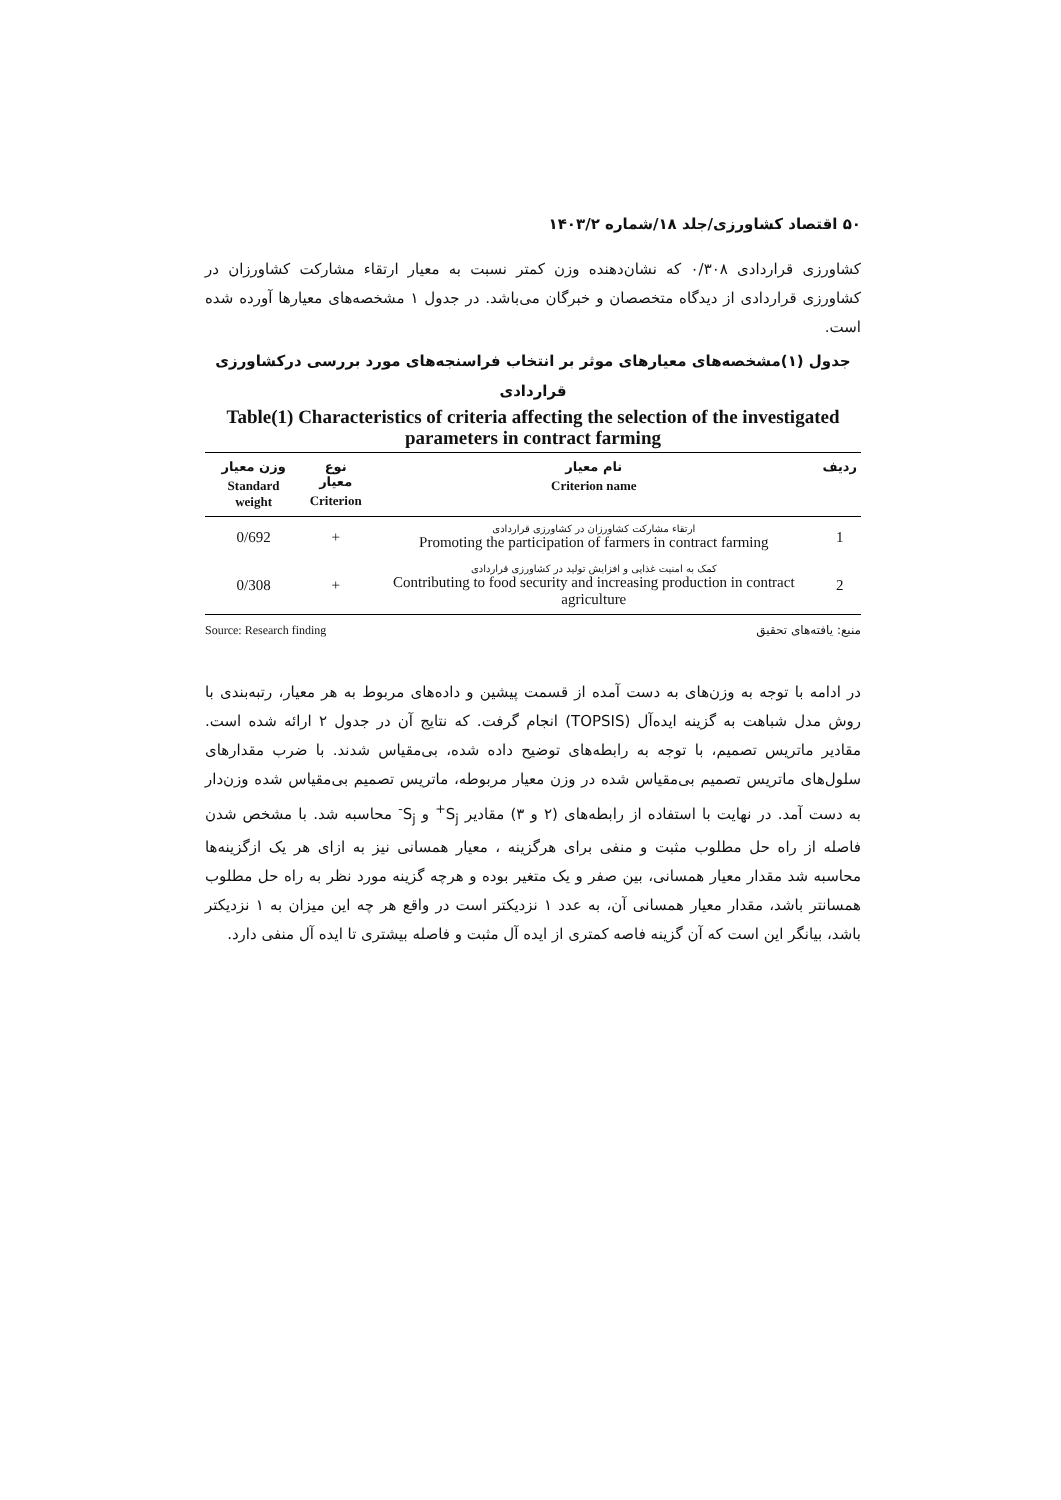۵۰ اقتصاد کشاورزی/جلد ۱۸/شماره ۱۴۰۳/۲
کشاورزی قراردادی ۰/۳۰۸ که نشان‌دهنده وزن کمتر نسبت به معیار ارتقاء مشارکت کشاورزان در کشاورزی قراردادی از دیدگاه متخصصان و خبرگان می‌باشد. در جدول ۱ مشخصه‌های معیارها آورده شده است.
جدول (۱)مشخصه‌های معیارهای موثر بر انتخاب فراسنجه‌های مورد بررسی درکشاورزی قراردادی
Table(1) Characteristics of criteria affecting the selection of the investigated parameters in contract farming
| ردیف | نام معیار Criterion name | نوع معیار Criterion | وزن معیار Standard weight |
| --- | --- | --- | --- |
| 1 | ارتقاء مشارکت کشاورزان در کشاورزی قراردادی Promoting the participation of farmers in contract farming | + | 0/692 |
| 2 | کمک به امنیت غذایی و افزایش تولید در کشاورزی قراردادی Contributing to food security and increasing production in contract agriculture | + | 0/308 |
منبع: یافته‌های تحقیق Source: Research finding
در ادامه با توجه به وزن‌های به دست آمده از قسمت پیشین و داده‌های مربوط به هر معیار، رتبه‌بندی با روش مدل شباهت به گزینه ایده‌آل (TOPSIS) انجام گرفت. که نتایج آن در جدول ۲ ارائه شده است. مقادیر ماتریس تصمیم، با توجه به رابطه‌های توضیح داده شده، بی‌مقیاس شدند. با ضرب مقدارهای سلول‌های ماتریس تصمیم بی‌مقیاس شده در وزن معیار مربوطه، ماتریس تصمیم بی‌مقیاس شده وزن‌دار به دست آمد. در نهایت با استفاده از رابطه‌های (۲ و ۳) مقادیر S<sub>j</sub><sup>+</sup> و S<sub>j</sub><sup>-</sup> محاسبه شد. با مشخص شدن فاصله از راه حل مطلوب مثبت و منفی برای هرگزینه ، معیار همسانی نیز به ازای هر یک ازگزینه‌ها محاسبه شد مقدار معیار همسانی، بین صفر و یک متغیر بوده و هرچه گزینه مورد نظر به راه حل مطلوب همسانتر باشد، مقدار معیار همسانی آن، به عدد ۱ نزدیکتر است در واقع هر چه این میزان به ۱ نزدیکتر باشد، بیانگر این است که آن گزینه فاصه کمتری از ایده آل مثبت و فاصله بیشتری تا ایده آل منفی دارد.